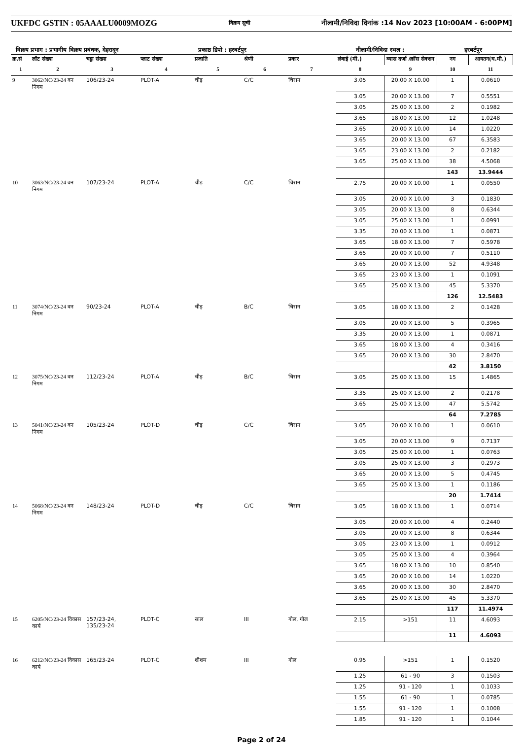UKFDC GSTIN : 05AAALU0009MOZG विक्रय सूची नीलामी/निविदा दिनांक :14 Nov 2023 [10:00AM - 6:00PM]
विक्रय प्रभाग : प्रभागीय विक्रय प्रबंधक, देहरादून प्रकाष्ठ डिपो : हरबर्टपुर नीलामी/निविदा स्थल : हरबर्टपुर
| क्र.सं | लॉट संख्या | चट्टा संख्या | प्लाट संख्या | प्रजाति | श्रेणी | प्रकार | लंबाई (मी.) | व्यास दर्जा /क्रॉस सेक्शन | नग | आयतन(घ.मी.) |
| --- | --- | --- | --- | --- | --- | --- | --- | --- | --- | --- |
| 1 | 2 | 3 | 4 | 5 | 6 | 7 | 8 | 9 | 10 | 11 |
| 9 | 3062/NC/23-24 वन निगम | 106/23-24 | PLOT-A | चीड़ | C/C | चिरान | 3.05 | 20.00 X 10.00 | 1 | 0.0610 |
| | | | | | | | 3.05 | 20.00 X 13.00 | 7 | 0.5551 |
| | | | | | | | 3.05 | 25.00 X 13.00 | 2 | 0.1982 |
| | | | | | | | 3.65 | 18.00 X 13.00 | 12 | 1.0248 |
| | | | | | | | 3.65 | 20.00 X 10.00 | 14 | 1.0220 |
| | | | | | | | 3.65 | 20.00 X 13.00 | 67 | 6.3583 |
| | | | | | | | 3.65 | 23.00 X 13.00 | 2 | 0.2182 |
| | | | | | | | 3.65 | 25.00 X 13.00 | 38 | 4.5068 |
| | | | | | | | | | 143 | 13.9444 |
| 10 | 3063/NC/23-24 वन निगम | 107/23-24 | PLOT-A | चीड़ | C/C | चिरान | 2.75 | 20.00 X 10.00 | 1 | 0.0550 |
| | | | | | | | 3.05 | 20.00 X 10.00 | 3 | 0.1830 |
| | | | | | | | 3.05 | 20.00 X 13.00 | 8 | 0.6344 |
| | | | | | | | 3.05 | 25.00 X 13.00 | 1 | 0.0991 |
| | | | | | | | 3.35 | 20.00 X 13.00 | 1 | 0.0871 |
| | | | | | | | 3.65 | 18.00 X 13.00 | 7 | 0.5978 |
| | | | | | | | 3.65 | 20.00 X 10.00 | 7 | 0.5110 |
| | | | | | | | 3.65 | 20.00 X 13.00 | 52 | 4.9348 |
| | | | | | | | 3.65 | 23.00 X 13.00 | 1 | 0.1091 |
| | | | | | | | 3.65 | 25.00 X 13.00 | 45 | 5.3370 |
| | | | | | | | | | 126 | 12.5483 |
| 11 | 3074/NC/23-24 वन निगम | 90/23-24 | PLOT-A | चीड़ | B/C | चिरान | 3.05 | 18.00 X 13.00 | 2 | 0.1428 |
| | | | | | | | 3.05 | 20.00 X 13.00 | 5 | 0.3965 |
| | | | | | | | 3.35 | 20.00 X 13.00 | 1 | 0.0871 |
| | | | | | | | 3.65 | 18.00 X 13.00 | 4 | 0.3416 |
| | | | | | | | 3.65 | 20.00 X 13.00 | 30 | 2.8470 |
| | | | | | | | | | 42 | 3.8150 |
| 12 | 3075/NC/23-24 वन निगम | 112/23-24 | PLOT-A | चीड़ | B/C | चिरान | 3.05 | 25.00 X 13.00 | 15 | 1.4865 |
| | | | | | | | 3.35 | 25.00 X 13.00 | 2 | 0.2178 |
| | | | | | | | 3.65 | 25.00 X 13.00 | 47 | 5.5742 |
| | | | | | | | | | 64 | 7.2785 |
| 13 | 5041/NC/23-24 वन निगम | 105/23-24 | PLOT-D | चीड़ | C/C | चिरान | 3.05 | 20.00 X 10.00 | 1 | 0.0610 |
| | | | | | | | 3.05 | 20.00 X 13.00 | 9 | 0.7137 |
| | | | | | | | 3.05 | 25.00 X 10.00 | 1 | 0.0763 |
| | | | | | | | 3.05 | 25.00 X 13.00 | 3 | 0.2973 |
| | | | | | | | 3.65 | 20.00 X 13.00 | 5 | 0.4745 |
| | | | | | | | 3.65 | 25.00 X 13.00 | 1 | 0.1186 |
| | | | | | | | | | 20 | 1.7414 |
| 14 | 5068/NC/23-24 वन निगम | 148/23-24 | PLOT-D | चीड़ | C/C | चिरान | 3.05 | 18.00 X 13.00 | 1 | 0.0714 |
| | | | | | | | 3.05 | 20.00 X 10.00 | 4 | 0.2440 |
| | | | | | | | 3.05 | 20.00 X 13.00 | 8 | 0.6344 |
| | | | | | | | 3.05 | 23.00 X 13.00 | 1 | 0.0912 |
| | | | | | | | 3.05 | 25.00 X 13.00 | 4 | 0.3964 |
| | | | | | | | 3.65 | 18.00 X 13.00 | 10 | 0.8540 |
| | | | | | | | 3.65 | 20.00 X 10.00 | 14 | 1.0220 |
| | | | | | | | 3.65 | 20.00 X 13.00 | 30 | 2.8470 |
| | | | | | | | 3.65 | 25.00 X 13.00 | 45 | 5.3370 |
| | | | | | | | | | 117 | 11.4974 |
| 15 | 6205/NC/23-24 विकास कार्य | 157/23-24, 135/23-24 | PLOT-C | साल | III | गोल, गोल | 2.15 | >151 | 11 | 4.6093 |
| | | | | | | | | | 11 | 4.6093 |
| 16 | 6212/NC/23-24 विकास कार्य | 165/23-24 | PLOT-C | शीशम | III | गोल | 0.95 | >151 | 1 | 0.1520 |
| | | | | | | | 1.25 | 61 - 90 | 3 | 0.1503 |
| | | | | | | | 1.25 | 91 - 120 | 1 | 0.1033 |
| | | | | | | | 1.55 | 61 - 90 | 1 | 0.0785 |
| | | | | | | | 1.55 | 91 - 120 | 1 | 0.1008 |
| | | | | | | | 1.85 | 91 - 120 | 1 | 0.1044 |
Page 2 of 24